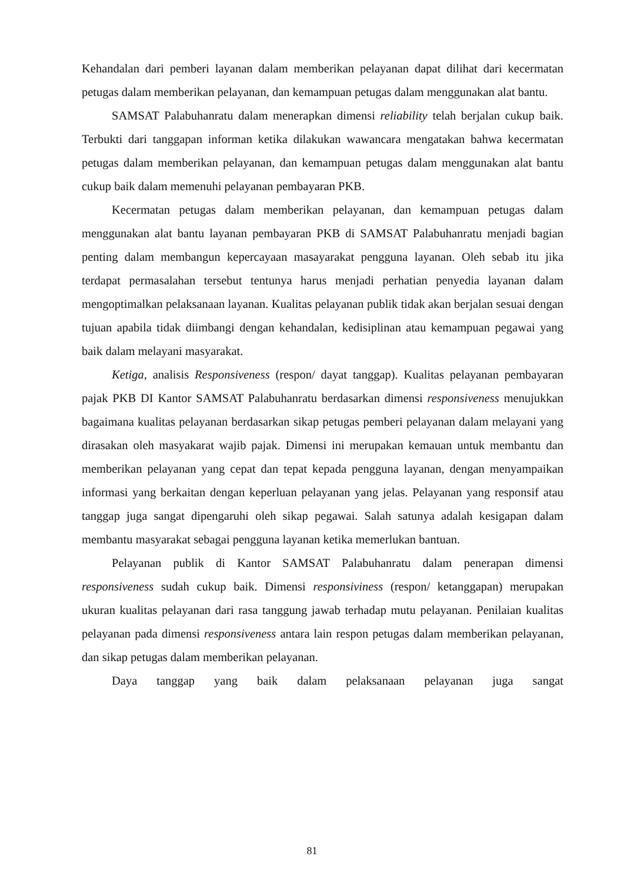Kehandalan dari pemberi layanan dalam memberikan pelayanan dapat dilihat dari kecermatan petugas dalam memberikan pelayanan, dan kemampuan petugas dalam menggunakan alat bantu.
SAMSAT Palabuhanratu dalam menerapkan dimensi reliability telah berjalan cukup baik. Terbukti dari tanggapan informan ketika dilakukan wawancara mengatakan bahwa kecermatan petugas dalam memberikan pelayanan, dan kemampuan petugas dalam menggunakan alat bantu cukup baik dalam memenuhi pelayanan pembayaran PKB.
Kecermatan petugas dalam memberikan pelayanan, dan kemampuan petugas dalam menggunakan alat bantu layanan pembayaran PKB di SAMSAT Palabuhanratu menjadi bagian penting dalam membangun kepercayaan masayarakat pengguna layanan. Oleh sebab itu jika terdapat permasalahan tersebut tentunya harus menjadi perhatian penyedia layanan dalam mengoptimalkan pelaksanaan layanan. Kualitas pelayanan publik tidak akan berjalan sesuai dengan tujuan apabila tidak diimbangi dengan kehandalan, kedisiplinan atau kemampuan pegawai yang baik dalam melayani masyarakat.
Ketiga, analisis Responsiveness (respon/ dayat tanggap). Kualitas pelayanan pembayaran pajak PKB DI Kantor SAMSAT Palabuhanratu berdasarkan dimensi responsiveness menujukkan bagaimana kualitas pelayanan berdasarkan sikap petugas pemberi pelayanan dalam melayani yang dirasakan oleh masyakarat wajib pajak. Dimensi ini merupakan kemauan untuk membantu dan memberikan pelayanan yang cepat dan tepat kepada pengguna layanan, dengan menyampaikan informasi yang berkaitan dengan keperluan pelayanan yang jelas. Pelayanan yang responsif atau tanggap juga sangat dipengaruhi oleh sikap pegawai. Salah satunya adalah kesigapan dalam membantu masyarakat sebagai pengguna layanan ketika memerlukan bantuan.
Pelayanan publik di Kantor SAMSAT Palabuhanratu dalam penerapan dimensi responsiveness sudah cukup baik. Dimensi responsiviness (respon/ ketanggapan) merupakan ukuran kualitas pelayanan dari rasa tanggung jawab terhadap mutu pelayanan. Penilaian kualitas pelayanan pada dimensi responsiveness antara lain respon petugas dalam memberikan pelayanan, dan sikap petugas dalam memberikan pelayanan.
Daya tanggap yang baik dalam pelaksanaan pelayanan juga sangat
81